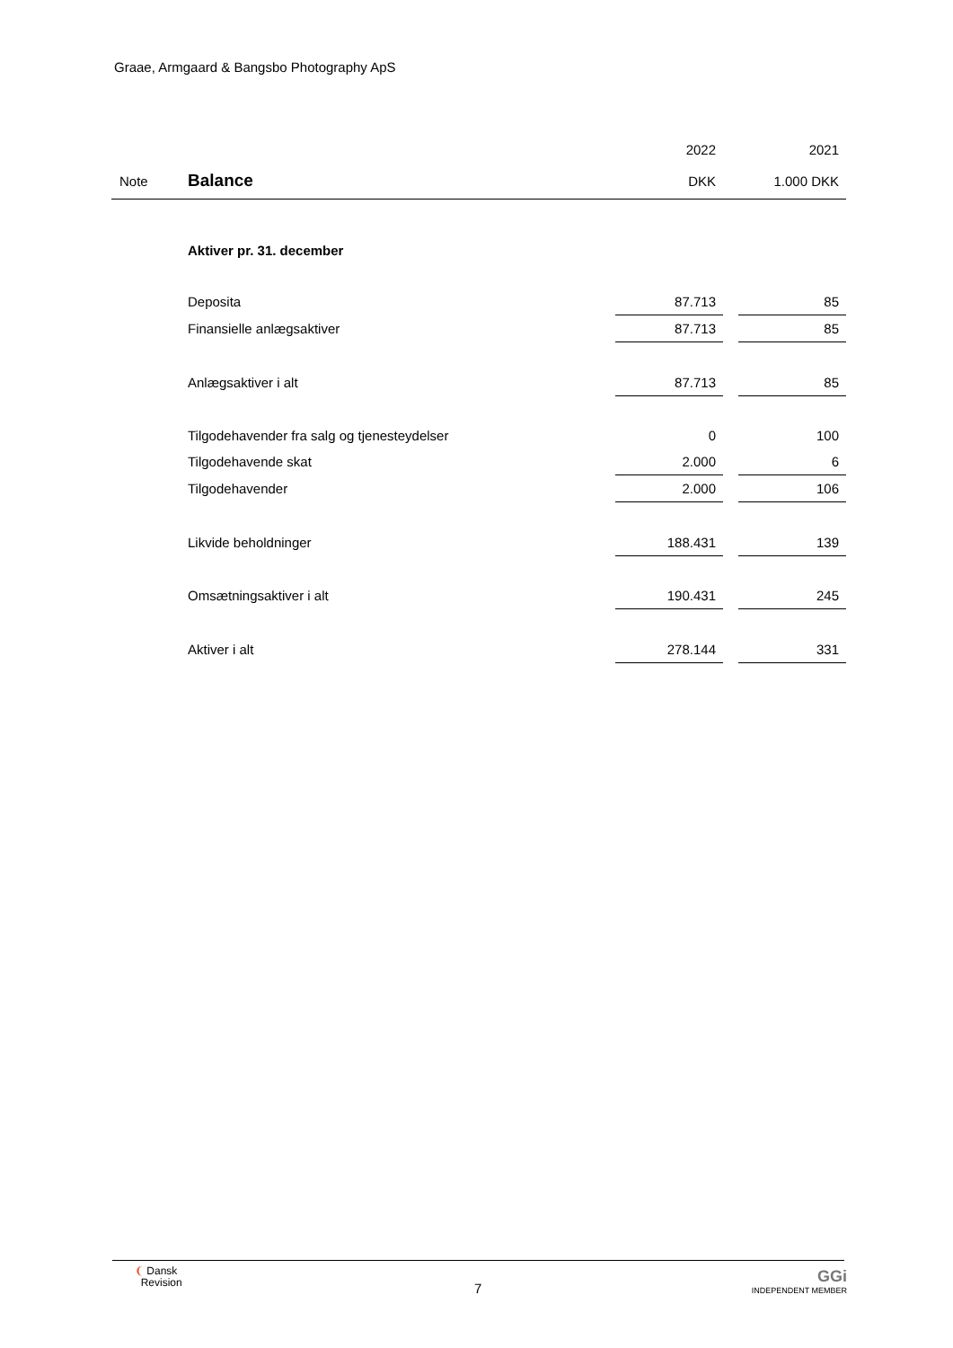Graae, Armgaard & Bangsbo Photography ApS
| | | 2022 | | 2021 |
| --- | --- | --- | --- | --- |
| Note | Balance | DKK | | 1.000 DKK |
| | Aktiver pr. 31. december | | | |
| | Deposita | 87.713 | | 85 |
| | Finansielle anlægsaktiver | 87.713 | | 85 |
| | Anlægsaktiver i alt | 87.713 | | 85 |
| | Tilgodehavender fra salg og tjenesteydelser | 0 | | 100 |
| | Tilgodehavende skat | 2.000 | | 6 |
| | Tilgodehavender | 2.000 | | 106 |
| | Likvide beholdninger | 188.431 | | 139 |
| | Omsætningsaktiver i alt | 190.431 | | 245 |
| | Aktiver i alt | 278.144 | | 331 |
❨ Dansk
Revision
7
GGi
INDEPENDENT MEMBER